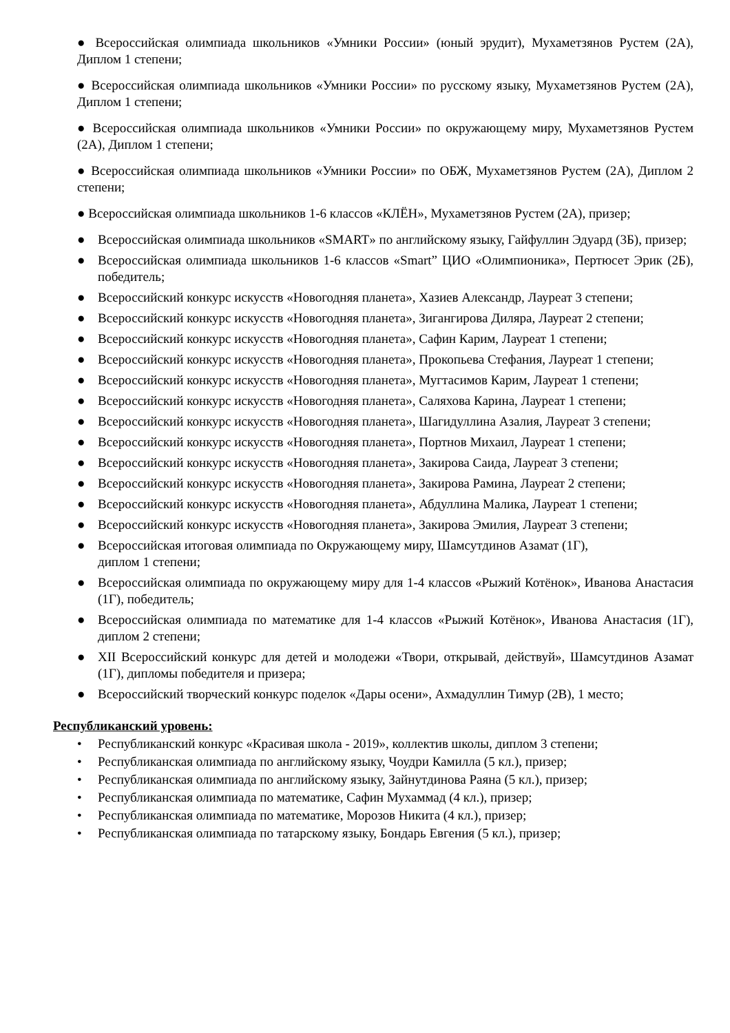● Всероссийская олимпиада школьников «Умники России» (юный эрудит), Мухаметзянов Рустем (2А), Диплом 1 степени;
● Всероссийская олимпиада школьников «Умники России» по русскому языку, Мухаметзянов Рустем (2А), Диплом 1 степени;
● Всероссийская олимпиада школьников «Умники России» по окружающему миру, Мухаметзянов Рустем (2А), Диплом 1 степени;
● Всероссийская олимпиада школьников «Умники России» по ОБЖ, Мухаметзянов Рустем (2А), Диплом 2 степени;
● Всероссийская олимпиада школьников 1-6 классов «КЛЁН», Мухаметзянов Рустем (2А), призер;
● Всероссийская олимпиада школьников «SMART» по английскому языку, Гайфуллин Эдуард (3Б), призер;
● Всероссийская олимпиада школьников 1-6 классов «Smart” ЦИО «Олимпионика», Пертюсет Эрик (2Б), победитель;
● Всероссийский конкурс искусств «Новогодняя планета», Хазиев Александр, Лауреат 3 степени;
● Всероссийский конкурс искусств «Новогодняя планета», Зигангирова Диляра, Лауреат 2 степени;
● Всероссийский конкурс искусств «Новогодняя планета», Сафин Карим, Лауреат 1 степени;
● Всероссийский конкурс искусств «Новогодняя планета», Прокопьева Стефания, Лауреат 1 степени;
● Всероссийский конкурс искусств «Новогодняя планета», Мугтасимов Карим, Лауреат 1 степени;
● Всероссийский конкурс искусств «Новогодняя планета», Саляхова Карина, Лауреат 1 степени;
● Всероссийский конкурс искусств «Новогодняя планета», Шагидуллина Азалия, Лауреат 3 степени;
● Всероссийский конкурс искусств «Новогодняя планета», Портнов Михаил, Лауреат 1 степени;
● Всероссийский конкурс искусств «Новогодняя планета», Закирова Саида, Лауреат 3 степени;
● Всероссийский конкурс искусств «Новогодняя планета», Закирова Рамина, Лауреат 2 степени;
● Всероссийский конкурс искусств «Новогодняя планета», Абдуллина Малика, Лауреат 1 степени;
● Всероссийский конкурс искусств «Новогодняя планета», Закирова Эмилия, Лауреат 3 степени;
● Всероссийская итоговая олимпиада по Окружающему миру, Шамсутдинов Азамат (1Г),
диплом 1 степени;
● Всероссийская олимпиада по окружающему миру для 1-4 классов «Рыжий Котёнок», Иванова Анастасия (1Г), победитель;
● Всероссийская олимпиада по математике для 1-4 классов «Рыжий Котёнок», Иванова Анастасия (1Г), диплом 2 степени;
● XII Всероссийский конкурс для детей и молодежи «Твори, открывай, действуй», Шамсутдинов Азамат (1Г), дипломы победителя и призера;
● Всероссийский творческий конкурс поделок «Дары осени», Ахмадуллин Тимур (2В), 1 место;
Республиканский уровень:
• Республиканский конкурс «Красивая школа - 2019», коллектив школы, диплом 3 степени;
• Республиканская олимпиада по английскому языку, Чоудри Камилла (5 кл.), призер;
• Республиканская олимпиада по английскому языку, Зайнутдинова Раяна (5 кл.), призер;
• Республиканская олимпиада по математике, Сафин Мухаммад (4 кл.), призер;
• Республиканская олимпиада по математике, Морозов Никита (4 кл.), призер;
• Республиканская олимпиада по татарскому языку, Бондарь Евгения (5 кл.), призер;